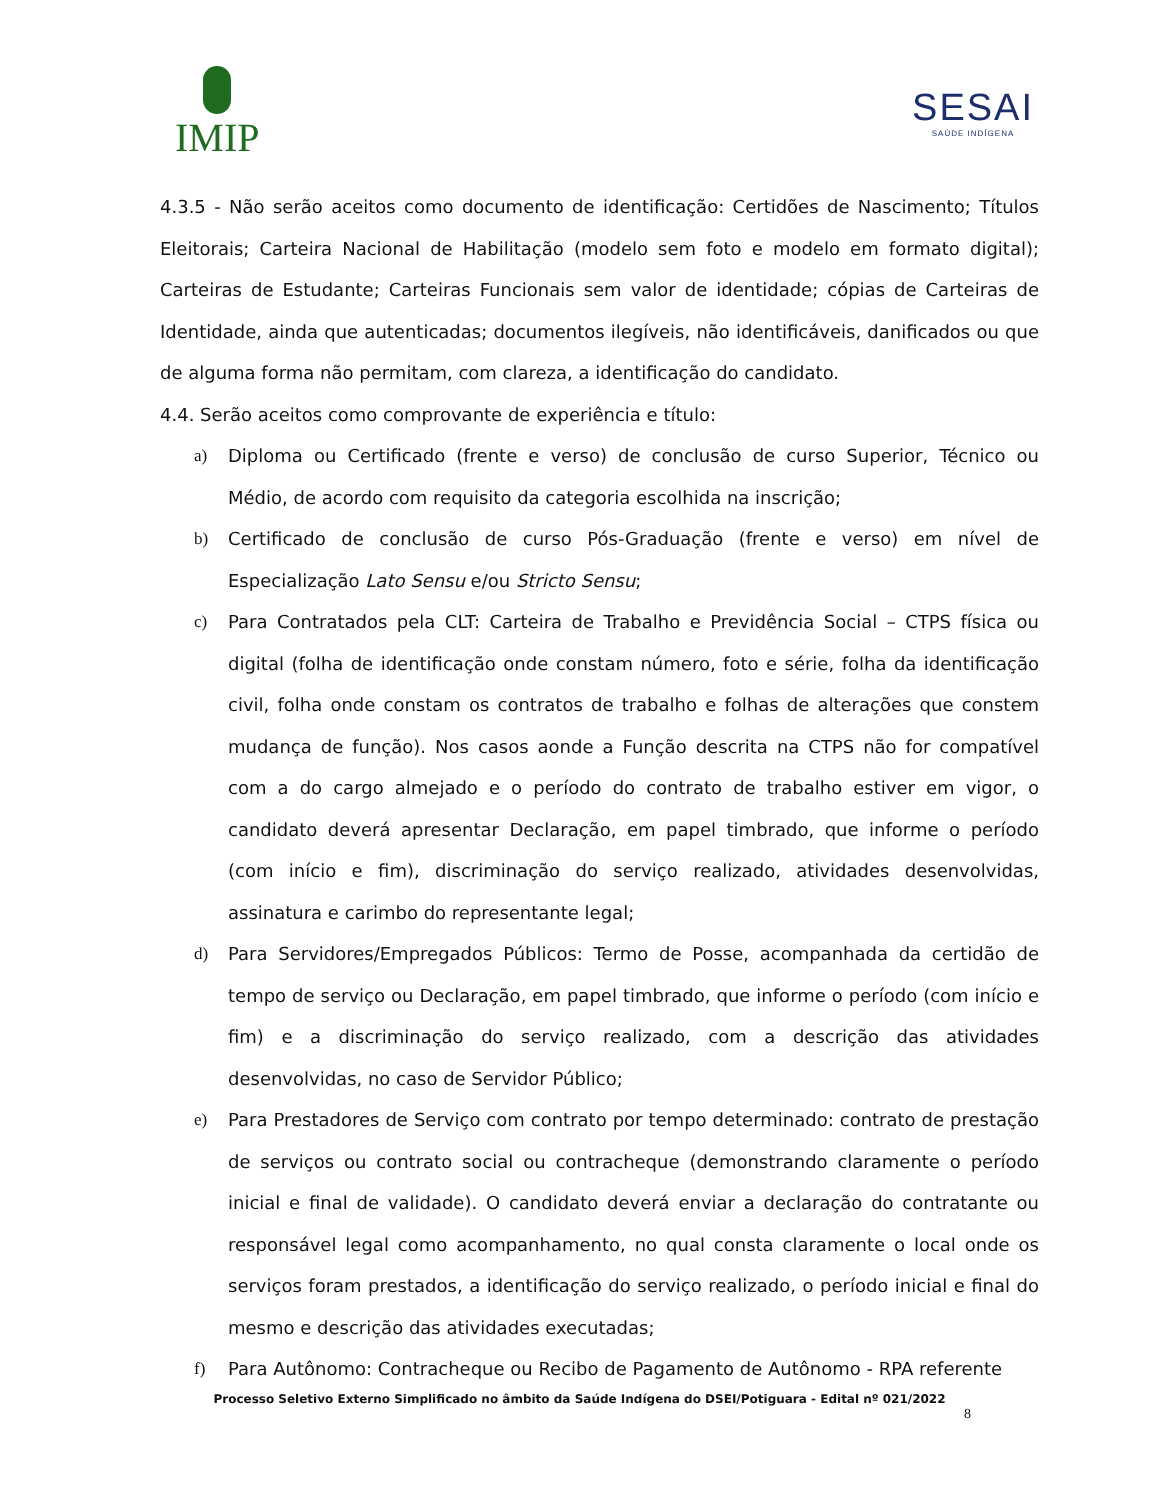IMIP
SESAI
SAÚDE INDÍGENA
4.3.5 - Não serão aceitos como documento de identificação: Certidões de Nascimento; Títulos Eleitorais; Carteira Nacional de Habilitação (modelo sem foto e modelo em formato digital); Carteiras de Estudante; Carteiras Funcionais sem valor de identidade; cópias de Carteiras de Identidade, ainda que autenticadas; documentos ilegíveis, não identificáveis, danificados ou que de alguma forma não permitam, com clareza, a identificação do candidato.
4.4. Serão aceitos como comprovante de experiência e título:
a) Diploma ou Certificado (frente e verso) de conclusão de curso Superior, Técnico ou Médio, de acordo com requisito da categoria escolhida na inscrição;
b) Certificado de conclusão de curso Pós-Graduação (frente e verso) em nível de Especialização Lato Sensu e/ou Stricto Sensu;
c) Para Contratados pela CLT: Carteira de Trabalho e Previdência Social – CTPS física ou digital (folha de identificação onde constam número, foto e série, folha da identificação civil, folha onde constam os contratos de trabalho e folhas de alterações que constem mudança de função). Nos casos aonde a Função descrita na CTPS não for compatível com a do cargo almejado e o período do contrato de trabalho estiver em vigor, o candidato deverá apresentar Declaração, em papel timbrado, que informe o período (com início e fim), discriminação do serviço realizado, atividades desenvolvidas, assinatura e carimbo do representante legal;
d) Para Servidores/Empregados Públicos: Termo de Posse, acompanhada da certidão de tempo de serviço ou Declaração, em papel timbrado, que informe o período (com início e fim) e a discriminação do serviço realizado, com a descrição das atividades desenvolvidas, no caso de Servidor Público;
e) Para Prestadores de Serviço com contrato por tempo determinado: contrato de prestação de serviços ou contrato social ou contracheque (demonstrando claramente o período inicial e final de validade). O candidato deverá enviar a declaração do contratante ou responsável legal como acompanhamento, no qual consta claramente o local onde os serviços foram prestados, a identificação do serviço realizado, o período inicial e final do mesmo e descrição das atividades executadas;
f) Para Autônomo: Contracheque ou Recibo de Pagamento de Autônomo - RPA referente
Processo Seletivo Externo Simplificado no âmbito da Saúde Indígena do DSEI/Potiguara - Edital nº 021/2022
8